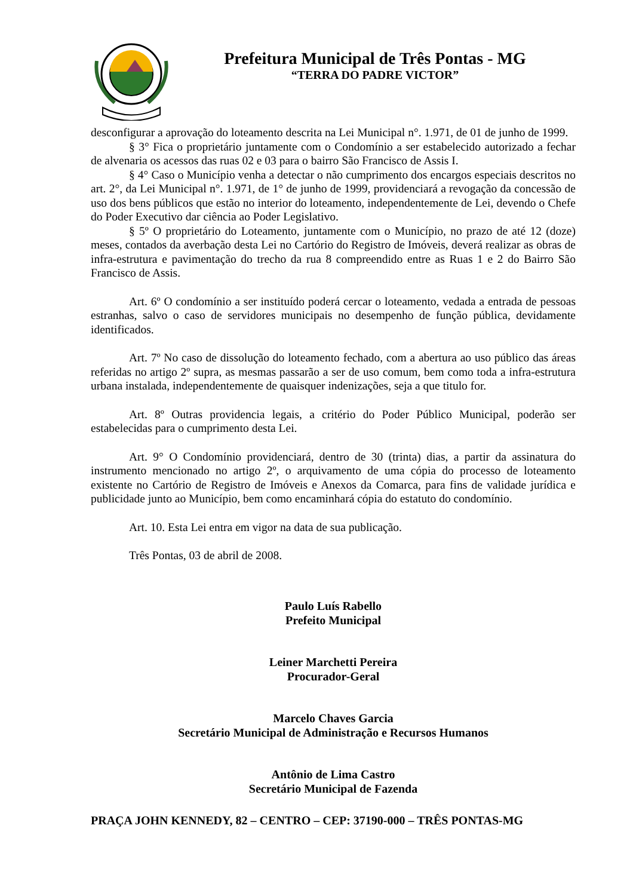Prefeitura Municipal de Três Pontas - MG
“TERRA DO PADRE VICTOR”
desconfigurar a aprovação do loteamento descrita na Lei Municipal n°. 1.971, de 01 de junho de 1999.
§ 3° Fica o proprietário juntamente com o Condomínio a ser estabelecido autorizado a fechar de alvenaria os acessos das ruas 02 e 03 para o bairro São Francisco de Assis I.
§ 4° Caso o Município venha a detectar o não cumprimento dos encargos especiais descritos no art. 2°, da Lei Municipal n°. 1.971, de 1° de junho de 1999, providenciará a revogação da concessão de uso dos bens públicos que estão no interior do loteamento, independentemente de Lei, devendo o Chefe do Poder Executivo dar ciência ao Poder Legislativo.
§ 5º O proprietário do Loteamento, juntamente com o Município, no prazo de até 12 (doze) meses, contados da averbação desta Lei no Cartório do Registro de Imóveis, deverá realizar as obras de infra-estrutura e pavimentação do trecho da rua 8 compreendido entre as Ruas 1 e 2 do Bairro São Francisco de Assis.
Art. 6º O condomínio a ser instituído poderá cercar o loteamento, vedada a entrada de pessoas estranhas, salvo o caso de servidores municipais no desempenho de função pública, devidamente identificados.
Art. 7º No caso de dissolução do loteamento fechado, com a abertura ao uso público das áreas referidas no artigo 2º supra, as mesmas passarão a ser de uso comum, bem como toda a infra-estrutura urbana instalada, independentemente de quaisquer indenizações, seja a que titulo for.
Art. 8º Outras providencia legais, a critério do Poder Público Municipal, poderão ser estabelecidas para o cumprimento desta Lei.
Art. 9° O Condomínio providenciará, dentro de 30 (trinta) dias, a partir da assinatura do instrumento mencionado no artigo 2º, o arquivamento de uma cópia do processo de loteamento existente no Cartório de Registro de Imóveis e Anexos da Comarca, para fins de validade jurídica e publicidade junto ao Município, bem como encaminhará cópia do estatuto do condomínio.
Art. 10. Esta Lei entra em vigor na data de sua publicação.
Três Pontas, 03 de abril de 2008.
Paulo Luís Rabello
Prefeito Municipal
Leiner Marchetti Pereira
Procurador-Geral
Marcelo Chaves Garcia
Secretário Municipal de Administração e Recursos Humanos
Antônio de Lima Castro
Secretário Municipal de Fazenda
PRAÇA JOHN KENNEDY, 82 – CENTRO – CEP: 37190-000 – TRÊS PONTAS-MG